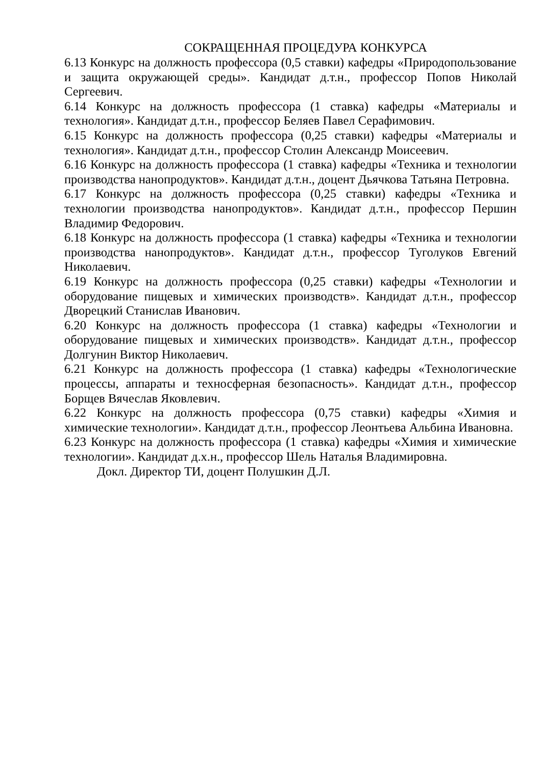СОКРАЩЕННАЯ ПРОЦЕДУРА КОНКУРСА
6.13 Конкурс на должность профессора (0,5 ставки) кафедры «Природопользование и защита окружающей среды». Кандидат д.т.н., профессор Попов Николай Сергеевич.
6.14 Конкурс на должность профессора (1 ставка) кафедры «Материалы и технология». Кандидат д.т.н., профессор Беляев Павел Серафимович.
6.15 Конкурс на должность профессора (0,25 ставки) кафедры «Материалы и технология». Кандидат д.т.н., профессор Столин Александр Моисеевич.
6.16 Конкурс на должность профессора (1 ставка) кафедры «Техника и технологии производства нанопродуктов». Кандидат д.т.н., доцент Дьячкова Татьяна Петровна.
6.17 Конкурс на должность профессора (0,25 ставки) кафедры «Техника и технологии производства нанопродуктов». Кандидат д.т.н., профессор Першин Владимир Федорович.
6.18 Конкурс на должность профессора (1 ставка) кафедры «Техника и технологии производства нанопродуктов». Кандидат д.т.н., профессор Туголуков Евгений Николаевич.
6.19 Конкурс на должность профессора (0,25 ставки) кафедры «Технологии и оборудование пищевых и химических производств». Кандидат д.т.н., профессор Дворецкий Станислав Иванович.
6.20 Конкурс на должность профессора (1 ставка) кафедры «Технологии и оборудование пищевых и химических производств». Кандидат д.т.н., профессор Долгунин Виктор Николаевич.
6.21 Конкурс на должность профессора (1 ставка) кафедры «Технологические процессы, аппараты и техносферная безопасность». Кандидат д.т.н., профессор Борщев Вячеслав Яковлевич.
6.22 Конкурс на должность профессора (0,75 ставки) кафедры «Химия и химические технологии». Кандидат д.т.н., профессор Леонтьева Альбина Ивановна.
6.23 Конкурс на должность профессора (1 ставка) кафедры «Химия и химические технологии». Кандидат д.х.н., профессор Шель Наталья Владимировна.
Докл. Директор ТИ, доцент Полушкин Д.Л.